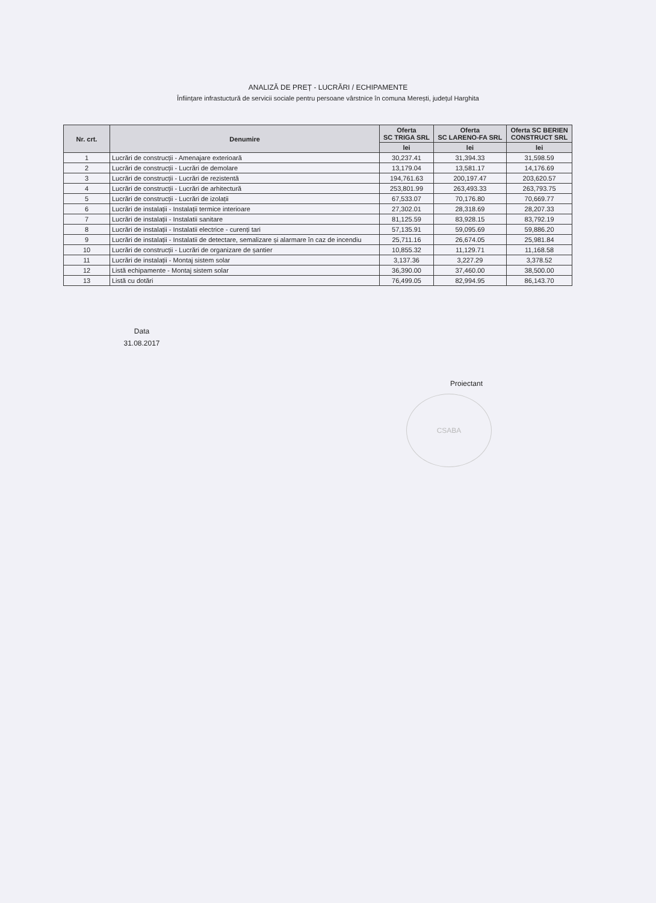ANALIZĂ DE PREȚ - LUCRĂRI / ECHIPAMENTE
Înființare infrastuctură de servicii sociale pentru persoane vârstnice în comuna Merești, județul Harghita
| Nr. crt. | Denumire | Oferta SC TRIGA SRL | Oferta SC LARENO-FA SRL | Oferta SC BERIEN CONSTRUCT SRL |
| --- | --- | --- | --- | --- |
| | | lei | lei | lei |
| 1 | Lucrări de construcții - Amenajare exterioară | 30,237.41 | 31,394.33 | 31,598.59 |
| 2 | Lucrări de construcții - Lucrări de demolare | 13,179.04 | 13,581.17 | 14,176.69 |
| 3 | Lucrări de construcții - Lucrări de rezistentă | 194,761.63 | 200,197.47 | 203,620.57 |
| 4 | Lucrări de construcții - Lucrări de arhitectură | 253,801.99 | 263,493.33 | 263,793.75 |
| 5 | Lucrări de construcții - Lucrări de izolații | 67,533.07 | 70,176.80 | 70,669.77 |
| 6 | Lucrări de instalații - Instalații termice interioare | 27,302.01 | 28,318.69 | 28,207.33 |
| 7 | Lucrări de instalații - Instalatii sanitare | 81,125.59 | 83,928.15 | 83,792.19 |
| 8 | Lucrări de instalații - Instalatii electrice - curenți tari | 57,135.91 | 59,095.69 | 59,886.20 |
| 9 | Lucrări de instalații - Instalatii de detectare, semalizare și alarmare în caz de incendiu | 25,711.16 | 26,674.05 | 25,981.84 |
| 10 | Lucrări de construcții - Lucrări de organizare de șantier | 10,855.32 | 11,129.71 | 11,168.58 |
| 11 | Lucrări de instalații - Montaj sistem solar | 3,137.36 | 3,227.29 | 3,378.52 |
| 12 | Listă echipamente - Montaj sistem solar | 36,390.00 | 37,460.00 | 38,500.00 |
| 13 | Listă cu dotări | 76,499.05 | 82,994.95 | 86,143.70 |
Data
31.08.2017
Proiectant
CSABA